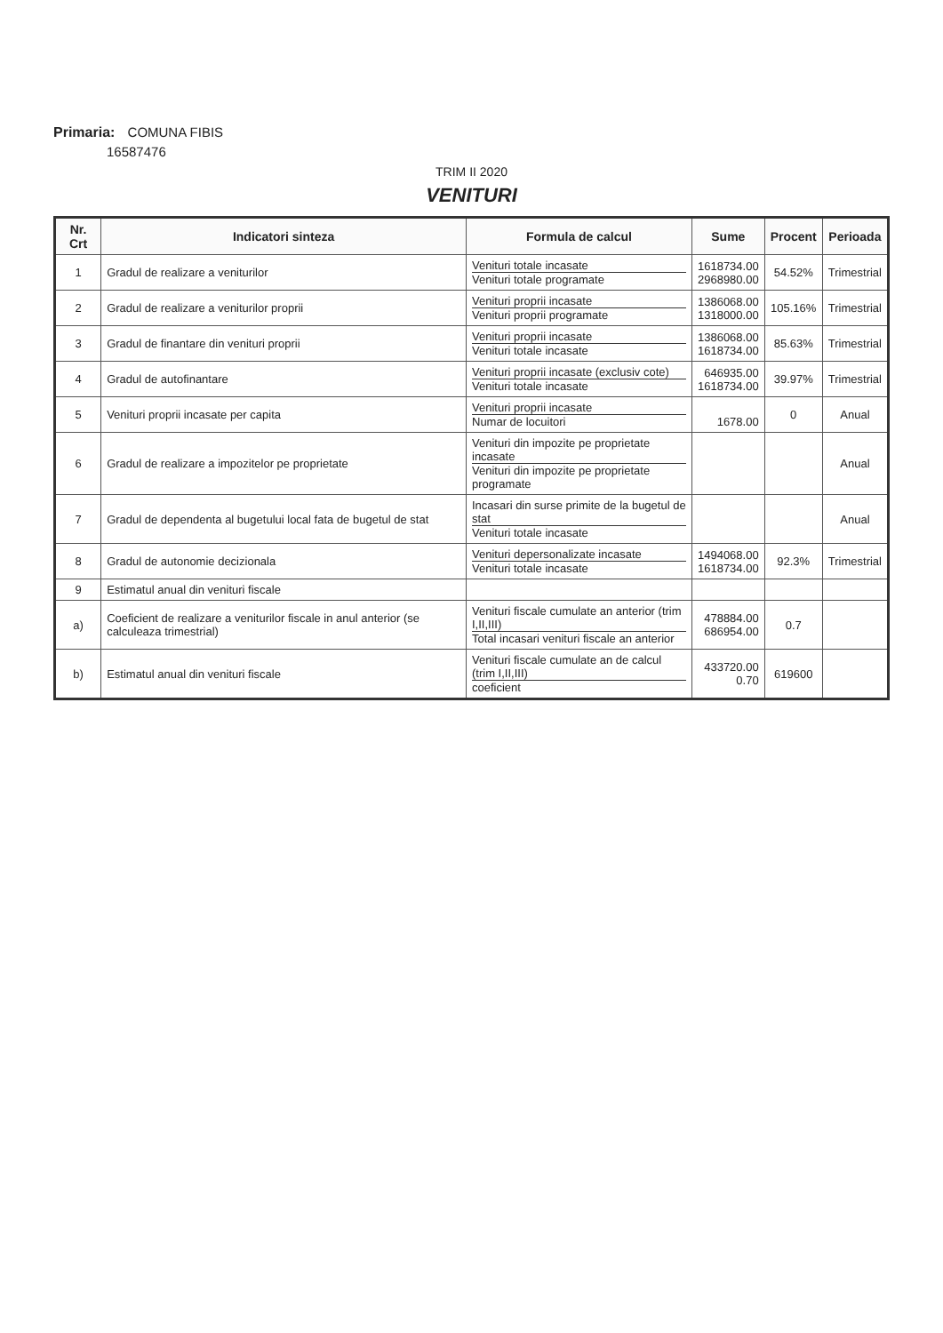Primaria: COMUNA FIBIS
16587476
TRIM II 2020
VENITURI
| Nr. Crt | Indicatori sinteza | Formula de calcul | Sume | Procent | Perioada |
| --- | --- | --- | --- | --- | --- |
| 1 | Gradul de realizare a veniturilor | Venituri totale incasate Venituri totale programate | 1618734.00 2968980.00 | 54.52% | Trimestrial |
| 2 | Gradul de realizare a veniturilor proprii | Venituri proprii incasate Venituri proprii programate | 1386068.00 1318000.00 | 105.16% | Trimestrial |
| 3 | Gradul de finantare din venituri proprii | Venituri proprii incasate Venituri totale incasate | 1386068.00 1618734.00 | 85.63% | Trimestrial |
| 4 | Gradul de autofinantare | Venituri proprii incasate (exclusiv cote) Venituri totale incasate | 646935.00 1618734.00 | 39.97% | Trimestrial |
| 5 | Venituri proprii incasate per capita | Venituri proprii incasate Numar de locuitori | 1678.00 | 0 | Anual |
| 6 | Gradul de realizare a impozitelor pe proprietate | Venituri din impozite pe proprietate incasate Venituri din impozite pe proprietate programate | | | Anual |
| 7 | Gradul de dependenta al bugetului local fata de bugetul de stat | Incasari din surse primite de la bugetul de stat Venituri totale incasate | | | Anual |
| 8 | Gradul de autonomie decizionala | Venituri depersonalizate incasate Venituri totale incasate | 1494068.00 1618734.00 | 92.3% | Trimestrial |
| 9 | Estimatul anual din venituri fiscale | | | | |
| a) | Coeficient de realizare a veniturilor fiscale in anul anterior (se calculeaza trimestrial) | Venituri fiscale cumulate an anterior (trim I,II,III) Total incasari venituri fiscale an anterior | 478884.00 686954.00 | 0.7 | |
| b) | Estimatul anual din venituri fiscale | Venituri fiscale cumulate an de calcul (trim I,II,III) coeficient | 433720.00 0.70 | 619600 | |